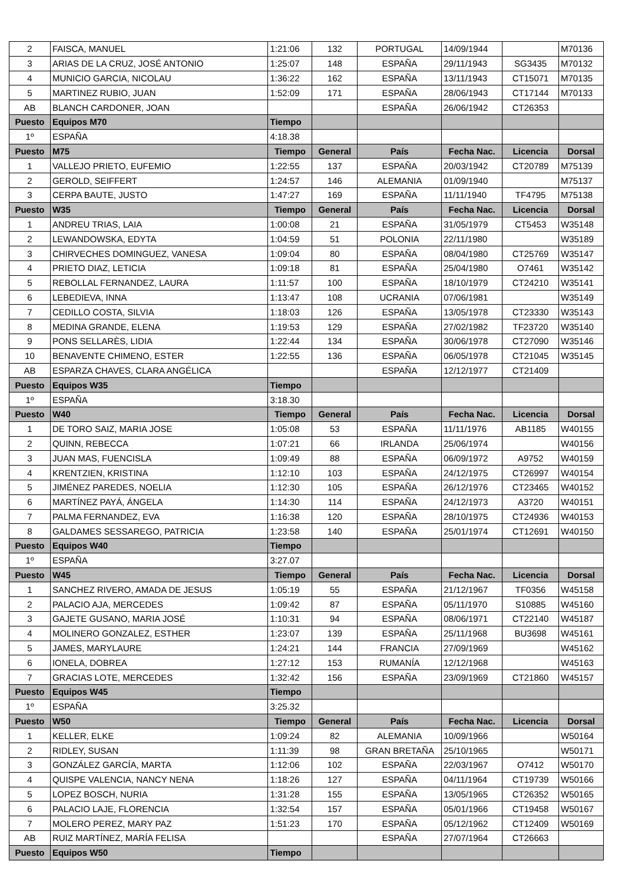| 2 | FAISCA, MANUEL | 1:21:06 | 132 | PORTUGAL | 14/09/1944 | | M70136 |
| 3 | ARIAS DE LA CRUZ, JOSÉ ANTONIO | 1:25:07 | 148 | ESPAÑA | 29/11/1943 | SG3435 | M70132 |
| 4 | MUNICIO GARCIA, NICOLAU | 1:36:22 | 162 | ESPAÑA | 13/11/1943 | CT15071 | M70135 |
| 5 | MARTINEZ RUBIO, JUAN | 1:52:09 | 171 | ESPAÑA | 28/06/1943 | CT17144 | M70133 |
| AB | BLANCH CARDONER, JOAN | | | ESPAÑA | 26/06/1942 | CT26353 | |
| Puesto | Equipos M70 | Tiempo | | | | | |
| 1º | ESPAÑA | 4:18.38 | | | | | |
| Puesto | M75 | Tiempo | General | País | Fecha Nac. | Licencia | Dorsal |
| 1 | VALLEJO PRIETO, EUFEMIO | 1:22:55 | 137 | ESPAÑA | 20/03/1942 | CT20789 | M75139 |
| 2 | GEROLD, SEIFFERT | 1:24:57 | 146 | ALEMANIA | 01/09/1940 | | M75137 |
| 3 | CERPA BAUTE, JUSTO | 1:47:27 | 169 | ESPAÑA | 11/11/1940 | TF4795 | M75138 |
| Puesto | W35 | Tiempo | General | País | Fecha Nac. | Licencia | Dorsal |
| 1 | ANDREU TRIAS, LAIA | 1:00:08 | 21 | ESPAÑA | 31/05/1979 | CT5453 | W35148 |
| 2 | LEWANDOWSKA, EDYTA | 1:04:59 | 51 | POLONIA | 22/11/1980 | | W35189 |
| 3 | CHIRVECHES DOMINGUEZ, VANESA | 1:09:04 | 80 | ESPAÑA | 08/04/1980 | CT25769 | W35147 |
| 4 | PRIETO DIAZ, LETICIA | 1:09:18 | 81 | ESPAÑA | 25/04/1980 | O7461 | W35142 |
| 5 | REBOLLAL FERNANDEZ, LAURA | 1:11:57 | 100 | ESPAÑA | 18/10/1979 | CT24210 | W35141 |
| 6 | LEBEDIEVA, INNA | 1:13:47 | 108 | UCRANIA | 07/06/1981 | | W35149 |
| 7 | CEDILLO COSTA, SILVIA | 1:18:03 | 126 | ESPAÑA | 13/05/1978 | CT23330 | W35143 |
| 8 | MEDINA GRANDE, ELENA | 1:19:53 | 129 | ESPAÑA | 27/02/1982 | TF23720 | W35140 |
| 9 | PONS SELLARÈS, LIDIA | 1:22:44 | 134 | ESPAÑA | 30/06/1978 | CT27090 | W35146 |
| 10 | BENAVENTE CHIMENO, ESTER | 1:22:55 | 136 | ESPAÑA | 06/05/1978 | CT21045 | W35145 |
| AB | ESPARZA CHAVES, CLARA ANGÉLICA | | | ESPAÑA | 12/12/1977 | CT21409 | |
| Puesto | Equipos W35 | Tiempo | | | | | |
| 1º | ESPAÑA | 3:18.30 | | | | | |
| Puesto | W40 | Tiempo | General | País | Fecha Nac. | Licencia | Dorsal |
| 1 | DE TORO SAIZ, MARIA JOSE | 1:05:08 | 53 | ESPAÑA | 11/11/1976 | AB1185 | W40155 |
| 2 | QUINN, REBECCA | 1:07:21 | 66 | IRLANDA | 25/06/1974 | | W40156 |
| 3 | JUAN MAS, FUENCISLA | 1:09:49 | 88 | ESPAÑA | 06/09/1972 | A9752 | W40159 |
| 4 | KRENTZIEN, KRISTINA | 1:12:10 | 103 | ESPAÑA | 24/12/1975 | CT26997 | W40154 |
| 5 | JIMÉNEZ PAREDES, NOELIA | 1:12:30 | 105 | ESPAÑA | 26/12/1976 | CT23465 | W40152 |
| 6 | MARTÍNEZ PAYÁ, ÁNGELA | 1:14:30 | 114 | ESPAÑA | 24/12/1973 | A3720 | W40151 |
| 7 | PALMA FERNANDEZ, EVA | 1:16:38 | 120 | ESPAÑA | 28/10/1975 | CT24936 | W40153 |
| 8 | GALDAMES SESSAREGO, PATRICIA | 1:23:58 | 140 | ESPAÑA | 25/01/1974 | CT12691 | W40150 |
| Puesto | Equipos W40 | Tiempo | | | | | |
| 1º | ESPAÑA | 3:27.07 | | | | | |
| Puesto | W45 | Tiempo | General | País | Fecha Nac. | Licencia | Dorsal |
| 1 | SANCHEZ RIVERO, AMADA DE JESUS | 1:05:19 | 55 | ESPAÑA | 21/12/1967 | TF0356 | W45158 |
| 2 | PALACIO AJA, MERCEDES | 1:09:42 | 87 | ESPAÑA | 05/11/1970 | S10885 | W45160 |
| 3 | GAJETE GUSANO, MARIA JOSÉ | 1:10:31 | 94 | ESPAÑA | 08/06/1971 | CT22140 | W45187 |
| 4 | MOLINERO GONZALEZ, ESTHER | 1:23:07 | 139 | ESPAÑA | 25/11/1968 | BU3698 | W45161 |
| 5 | JAMES, MARYLAURE | 1:24:21 | 144 | FRANCIA | 27/09/1969 | | W45162 |
| 6 | IONELA, DOBREA | 1:27:12 | 153 | RUMANÍA | 12/12/1968 | | W45163 |
| 7 | GRACIAS LOTE, MERCEDES | 1:32:42 | 156 | ESPAÑA | 23/09/1969 | CT21860 | W45157 |
| Puesto | Equipos W45 | Tiempo | | | | | |
| 1º | ESPAÑA | 3:25.32 | | | | | |
| Puesto | W50 | Tiempo | General | País | Fecha Nac. | Licencia | Dorsal |
| 1 | KELLER, ELKE | 1:09:24 | 82 | ALEMANIA | 10/09/1966 | | W50164 |
| 2 | RIDLEY, SUSAN | 1:11:39 | 98 | GRAN BRETAÑA | 25/10/1965 | | W50171 |
| 3 | GONZÁLEZ GARCÍA, MARTA | 1:12:06 | 102 | ESPAÑA | 22/03/1967 | O7412 | W50170 |
| 4 | QUISPE VALENCIA, NANCY NENA | 1:18:26 | 127 | ESPAÑA | 04/11/1964 | CT19739 | W50166 |
| 5 | LOPEZ BOSCH, NURIA | 1:31:28 | 155 | ESPAÑA | 13/05/1965 | CT26352 | W50165 |
| 6 | PALACIO LAJE, FLORENCIA | 1:32:54 | 157 | ESPAÑA | 05/01/1966 | CT19458 | W50167 |
| 7 | MOLERO PEREZ, MARY PAZ | 1:51:23 | 170 | ESPAÑA | 05/12/1962 | CT12409 | W50169 |
| AB | RUIZ MARTÍNEZ, MARÍA FELISA | | | ESPAÑA | 27/07/1964 | CT26663 | |
| Puesto | Equipos W50 | Tiempo | | | | | |